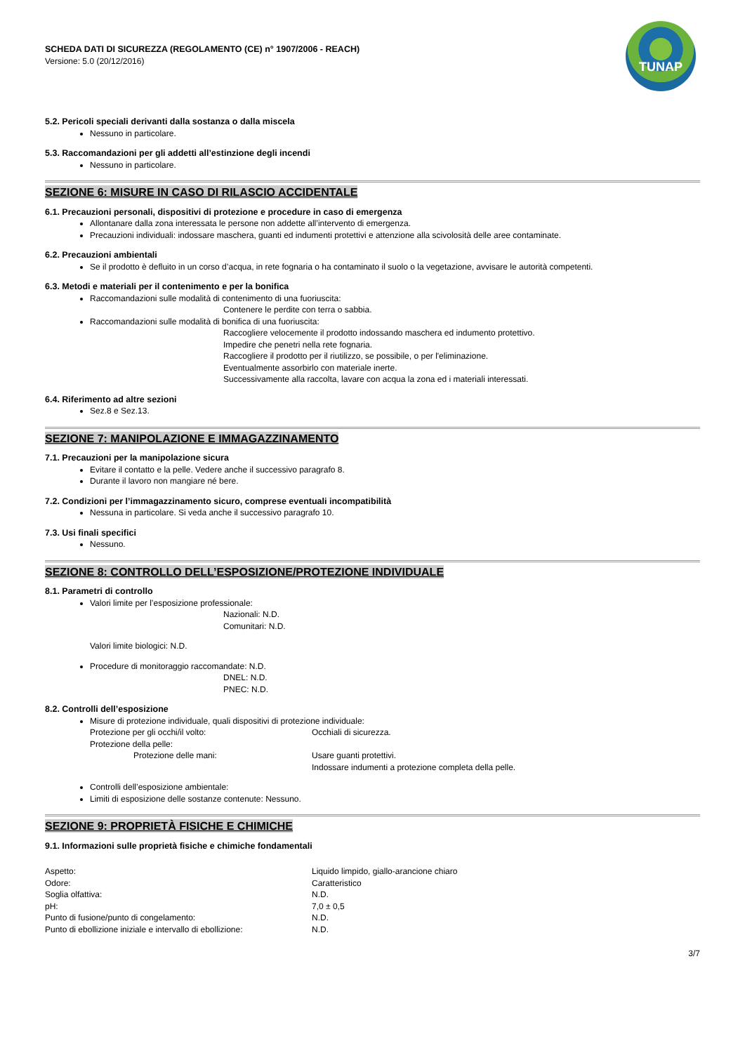TUNAP
SCHEDA DATI DI SICUREZZA (REGOLAMENTO (CE) n° 1907/2006 - REACH)
Versione: 5.0 (20/12/2016)
5.2. Pericoli speciali derivanti dalla sostanza o dalla miscela
Nessuno in particolare.
5.3. Raccomandazioni per gli addetti all’estinzione degli incendi
Nessuno in particolare.
SEZIONE 6: MISURE IN CASO DI RILASCIO ACCIDENTALE
6.1. Precauzioni personali, dispositivi di protezione e procedure in caso di emergenza
Allontanare dalla zona interessata le persone non addette all’intervento di emergenza.
Precauzioni individuali: indossare maschera, guanti ed indumenti protettivi e attenzione alla scivolosità delle aree contaminate.
6.2. Precauzioni ambientali
Se il prodotto è defluito in un corso d’acqua, in rete fognaria o ha contaminato il suolo o la vegetazione, avvisare le autorità competenti.
6.3. Metodi e materiali per il contenimento e per la bonifica
Raccomandazioni sulle modalità di contenimento di una fuoriuscita:
Contenere le perdite con terra o sabbia.
Raccomandazioni sulle modalità di bonifica di una fuoriuscita:
Raccogliere velocemente il prodotto indossando maschera ed indumento protettivo.
Impedire che penetri nella rete fognaria.
Raccogliere il prodotto per il riutilizzo, se possibile, o per l'eliminazione.
Eventualmente assorbirlo con materiale inerte.
Successivamente alla raccolta, lavare con acqua la zona ed i materiali interessati.
6.4. Riferimento ad altre sezioni
Sez.8 e Sez.13.
SEZIONE 7: MANIPOLAZIONE E IMMAGAZZINAMENTO
7.1. Precauzioni per la manipolazione sicura
Evitare il contatto e la pelle. Vedere anche il successivo paragrafo 8.
Durante il lavoro non mangiare né bere.
7.2. Condizioni per l’immagazzinamento sicuro, comprese eventuali incompatibilità
Nessuna in particolare. Si veda anche il successivo paragrafo 10.
7.3. Usi finali specifici
Nessuno.
SEZIONE 8: CONTROLLO DELL’ESPOSIZIONE/PROTEZIONE INDIVIDUALE
8.1. Parametri di controllo
Valori limite per l’esposizione professionale:
Nazionali: N.D.
Comunitari: N.D.
Valori limite biologici: N.D.
Procedure di monitoraggio raccomandate: N.D.
DNEL: N.D.
PNEC: N.D.
8.2. Controlli dell’esposizione
Misure di protezione individuale, quali dispositivi di protezione individuale:
Protezione per gli occhi/il volto: Occhiali di sicurezza.
Protezione della pelle:
Protezione delle mani: Usare guanti protettivi.
Indossare indumenti a protezione completa della pelle.
Controlli dell’esposizione ambientale:
Limiti di esposizione delle sostanze contenute: Nessuno.
SEZIONE 9: PROPRIETÀ FISICHE E CHIMICHE
9.1. Informazioni sulle proprietà fisiche e chimiche fondamentali
Aspetto: Liquido limpido, giallo-arancione chiaro
Odore: Caratteristico
Soglia olfattiva: N.D.
pH: 7,0 ± 0,5
Punto di fusione/punto di congelamento: N.D.
Punto di ebollizione iniziale e intervallo di ebollizione:
N.D.
3/7